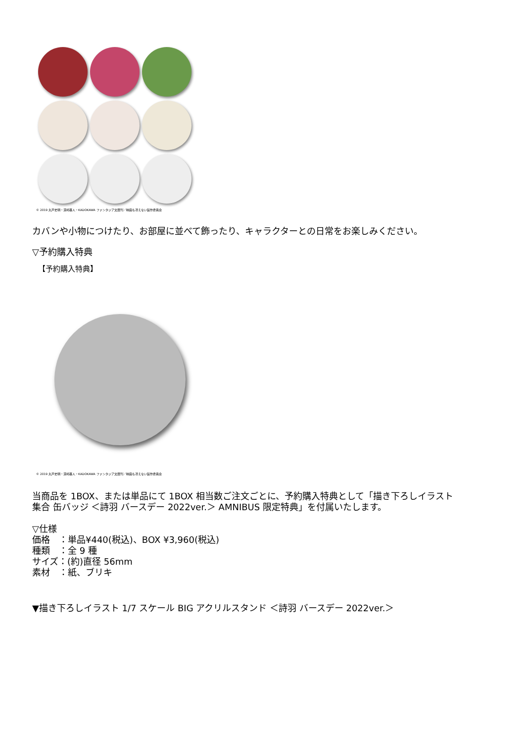© 2019 丸戸史明・深崎暮人・KADOKAWA ファンタジア文庫刊／映画も冴えない製作委員会
カバンや小物につけたり、お部屋に並べて飾ったり、キャラクターとの日常をお楽しみください。
▽予約購入特典
【予約購入特典】
© 2019 丸戸史明・深崎暮人・KADOKAWA ファンタジア文庫刊／映画も冴えない製作委員会
当商品を 1BOX、または単品にて 1BOX 相当数ご注文ごとに、予約購入特典として「描き下ろしイラスト
集合 缶バッジ ＜詩羽 バースデー 2022ver.＞ AMNIBUS 限定特典」を付属いたします。
▽仕様
価格　：単品¥440(税込)、BOX ¥3,960(税込)
種類　：全 9 種
サイズ：(約)直径 56mm
素材　：紙、ブリキ
▼描き下ろしイラスト 1/7 スケール BIG アクリルスタンド ＜詩羽 バースデー 2022ver.＞